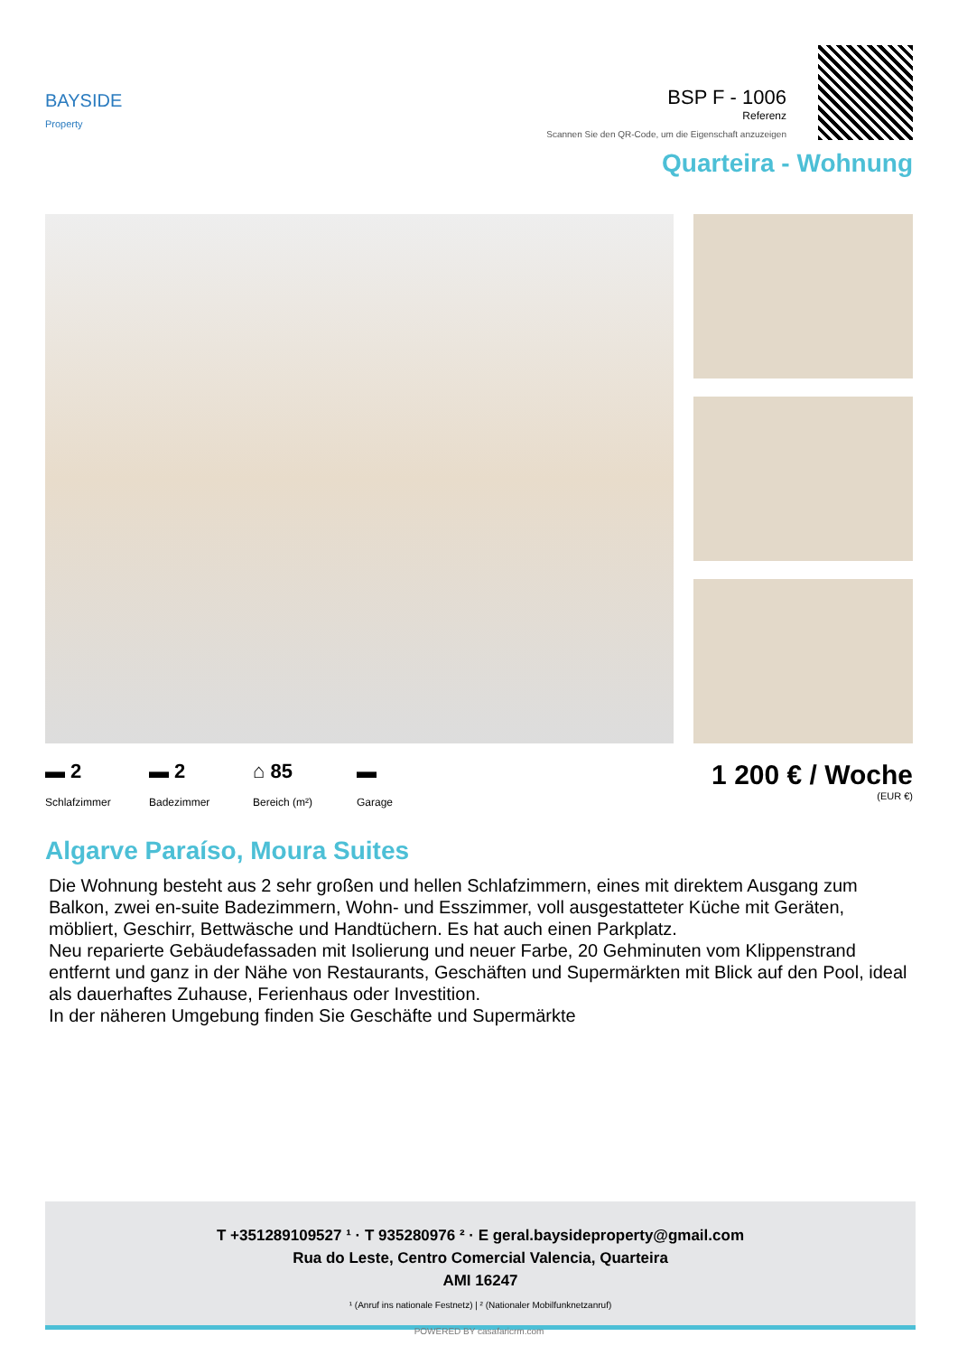BAYSIDE
Property
BSP F - 1006
Referenz
Scannen Sie den QR-Code, um die Eigenschaft anzuzeigen
Quarteira - Wohnung
▬ 2 Schlafzimmer ▬ 2 Badezimmer ⌂ 85 Bereich (m²) ▬ Garage
1 200 € / Woche
(EUR €)
Algarve Paraíso, Moura Suites
Die Wohnung besteht aus 2 sehr großen und hellen Schlafzimmern, eines mit direktem Ausgang zum Balkon, zwei en-suite Badezimmern, Wohn- und Esszimmer, voll ausgestatteter Küche mit Geräten, möbliert, Geschirr, Bettwäsche und Handtüchern. Es hat auch einen Parkplatz.
Neu reparierte Gebäudefassaden mit Isolierung und neuer Farbe, 20 Gehminuten vom Klippenstrand entfernt und ganz in der Nähe von Restaurants, Geschäften und Supermärkten mit Blick auf den Pool, ideal als dauerhaftes Zuhause, Ferienhaus oder Investition.
In der näheren Umgebung finden Sie Geschäfte und Supermärkte
T +351289109527 ¹ · T 935280976 ² · E geral.baysideproperty@gmail.com
Rua do Leste, Centro Comercial Valencia, Quarteira
AMI 16247
¹ (Anruf ins nationale Festnetz) | ² (Nationaler Mobilfunknetzanruf)
POWERED BY casafaricrm.com